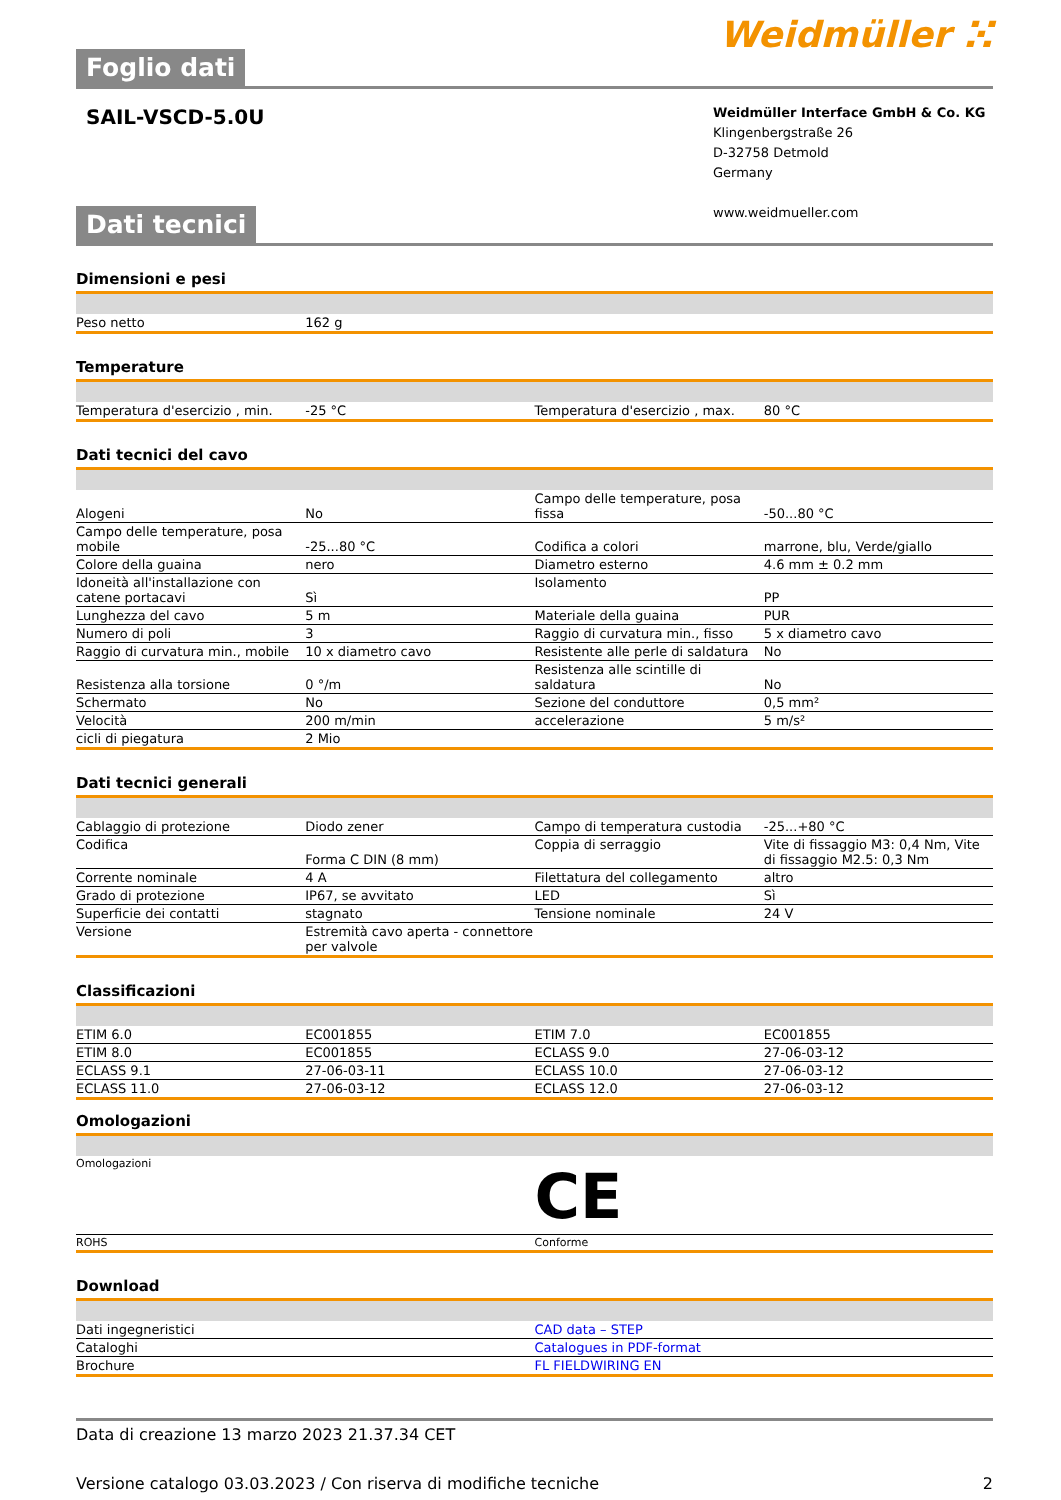Foglio dati
Weidmüller ⵘ
SAIL-VSCD-5.0U
Weidmüller Interface GmbH & Co. KG
Klingenbergstraße 26
D-32758 Detmold
Germany
www.weidmueller.com
Dati tecnici
Dimensioni e pesi
| Peso netto | 162 g | | | |
Temperature
| Temperatura d'esercizio , min. | -25 °C | | Temperatura d'esercizio , max. | 80 °C |
Dati tecnici del cavo
| Alogeni | No | | Campo delle temperature, posa fissa | -50...80 °C |
| Campo delle temperature, posa mobile | -25...80 °C | | Codifica a colori | marrone, blu, Verde/giallo |
| Colore della guaina | nero | | Diametro esterno | 4.6 mm ± 0.2 mm |
| Idoneità all'installazione con catene portacavi | Sì | | Isolamento | PP |
| Lunghezza del cavo | 5 m | | Materiale della guaina | PUR |
| Numero di poli | 3 | | Raggio di curvatura min., fisso | 5 x diametro cavo |
| Raggio di curvatura min., mobile | 10 x diametro cavo | | Resistente alle perle di saldatura | No |
| Resistenza alla torsione | 0 °/m | | Resistenza alle scintille di saldatura | No |
| Schermato | No | | Sezione del conduttore | 0,5 mm² |
| Velocità | 200 m/min | | accelerazione | 5 m/s² |
| cicli di piegatura | 2 Mio | | | |
Dati tecnici generali
| Cablaggio di protezione | Diodo zener | | Campo di temperatura custodia | -25...+80 °C |
| Codifica | Forma C DIN (8 mm) | | Coppia di serraggio | Vite di fissaggio M3: 0,4 Nm, Vite di fissaggio M2.5: 0,3 Nm |
| Corrente nominale | 4 A | | Filettatura del collegamento | altro |
| Grado di protezione | IP67, se avvitato | | LED | Sì |
| Superficie dei contatti | stagnato | | Tensione nominale | 24 V |
| Versione | Estremità cavo aperta - connettore per valvole | | | |
Classificazioni
| ETIM 6.0 | EC001855 | | ETIM 7.0 | EC001855 |
| ETIM 8.0 | EC001855 | | ECLASS 9.0 | 27-06-03-12 |
| ECLASS 9.1 | 27-06-03-11 | | ECLASS 10.0 | 27-06-03-12 |
| ECLASS 11.0 | 27-06-03-12 | | ECLASS 12.0 | 27-06-03-12 |
Omologazioni
| Omologazioni | CE |
| ROHS | Conforme |
Download
| Dati ingegneristici | CAD data – STEP |
| Cataloghi | Catalogues in PDF-format |
| Brochure | FL FIELDWIRING EN |
Data di creazione 13 marzo 2023 21.37.34 CET
Versione catalogo 03.03.2023 / Con riserva di modifiche tecniche 2